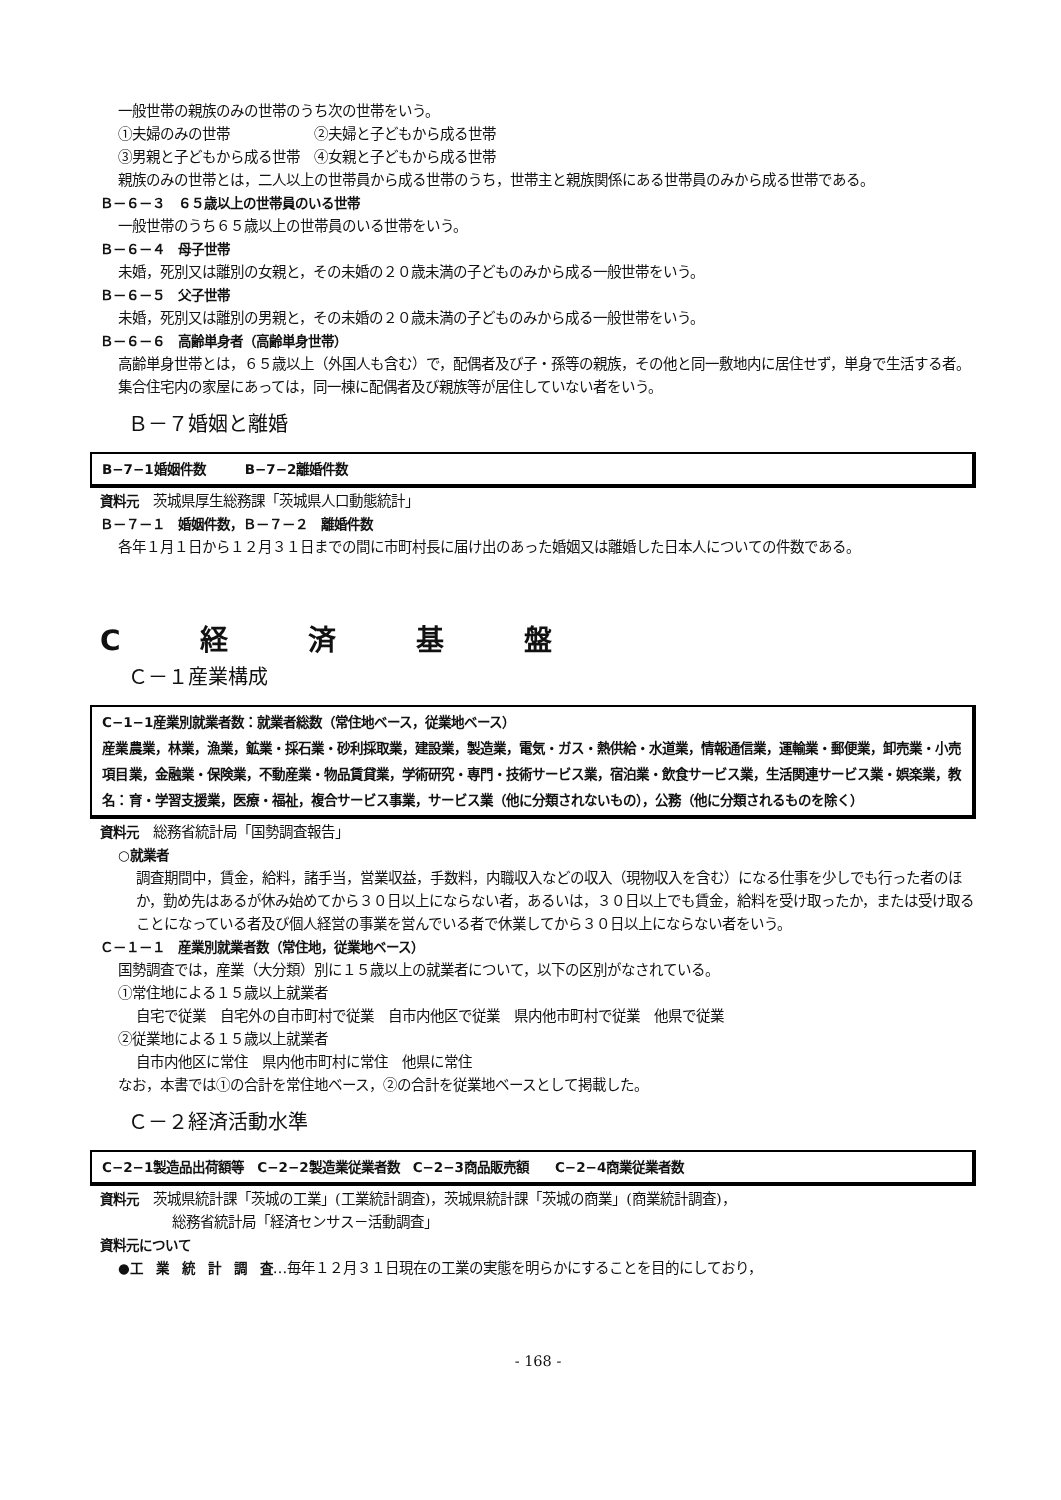一般世帯の親族のみの世帯のうち次の世帯をいう。
①夫婦のみの世帯　　　　　　②夫婦と子どもから成る世帯
③男親と子どもから成る世帯　④女親と子どもから成る世帯
親族のみの世帯とは，二人以上の世帯員から成る世帯のうち，世帯主と親族関係にある世帯員のみから成る世帯である。
Ｂ－６－３　６５歳以上の世帯員のいる世帯
一般世帯のうち６５歳以上の世帯員のいる世帯をいう。
Ｂ－６－４　母子世帯
未婚，死別又は離別の女親と，その未婚の２０歳未満の子どものみから成る一般世帯をいう。
Ｂ－６－５　父子世帯
未婚，死別又は離別の男親と，その未婚の２０歳未満の子どものみから成る一般世帯をいう。
Ｂ－６－６　高齢単身者（高齢単身世帯）
高齢単身世帯とは，６５歳以上（外国人も含む）で，配偶者及び子・孫等の親族，その他と同一敷地内に居住せず，単身で生活する者。集合住宅内の家屋にあっては，同一棟に配偶者及び親族等が居住していない者をいう。
Ｂ－７婚姻と離婚
B−7−1婚姻件数　　　B−7−2離婚件数
資料元　茨城県厚生総務課「茨城県人口動態統計」
Ｂ－７－１　婚姻件数，Ｂ－７－２　離婚件数
各年１月１日から１２月３１日までの間に市町村長に届け出のあった婚姻又は離婚した日本人についての件数である。
C 経 済 基 盤
Ｃ－１産業構成
C−1−1産業別就業者数：就業者総数（常住地ベース，従業地ベース）
産業項目名： 農業，林業，漁業，鉱業・採石業・砂利採取業，建設業，製造業，電気・ガス・熱供給・水道業，情報通信業，運輸業・郵便業，卸売業・小売業，金融業・保険業，不動産業・物品賃貸業，学術研究・専門・技術サービス業，宿泊業・飲食サービス業，生活関連サービス業・娯楽業，教育・学習支援業，医療・福祉，複合サービス事業，サービス業（他に分類されないもの），公務（他に分類されるものを除く）
資料元　総務省統計局「国勢調査報告」
○就業者
調査期間中，賃金，給料，諸手当，営業収益，手数料，内職収入などの収入（現物収入を含む）になる仕事を少しでも行った者のほか，勤め先はあるが休み始めてから３０日以上にならない者，あるいは，３０日以上でも賃金，給料を受け取ったか，または受け取ることになっている者及び個人経営の事業を営んでいる者で休業してから３０日以上にならない者をいう。
Ｃ－１－１　産業別就業者数（常住地，従業地ベース）
国勢調査では，産業（大分類）別に１５歳以上の就業者について，以下の区別がなされている。
①常住地による１５歳以上就業者
自宅で従業　自宅外の自市町村で従業　自市内他区で従業　県内他市町村で従業　他県で従業
②従業地による１５歳以上就業者
自市内他区に常住　県内他市町村に常住　他県に常住
なお，本書では①の合計を常住地ベース，②の合計を従業地ベースとして掲載した。
Ｃ－２経済活動水準
C−2−1製造品出荷額等　C−2−2製造業従業者数　C−2−3商品販売額　　C−2−4商業従業者数
資料元　茨城県統計課「茨城の工業」(工業統計調査)，茨城県統計課「茨城の商業」(商業統計調査)，
総務省統計局「経済センサス－活動調査」
資料元について
●工　業　統　計　調　査…毎年１２月３１日現在の工業の実態を明らかにすることを目的にしており，
- 168 -